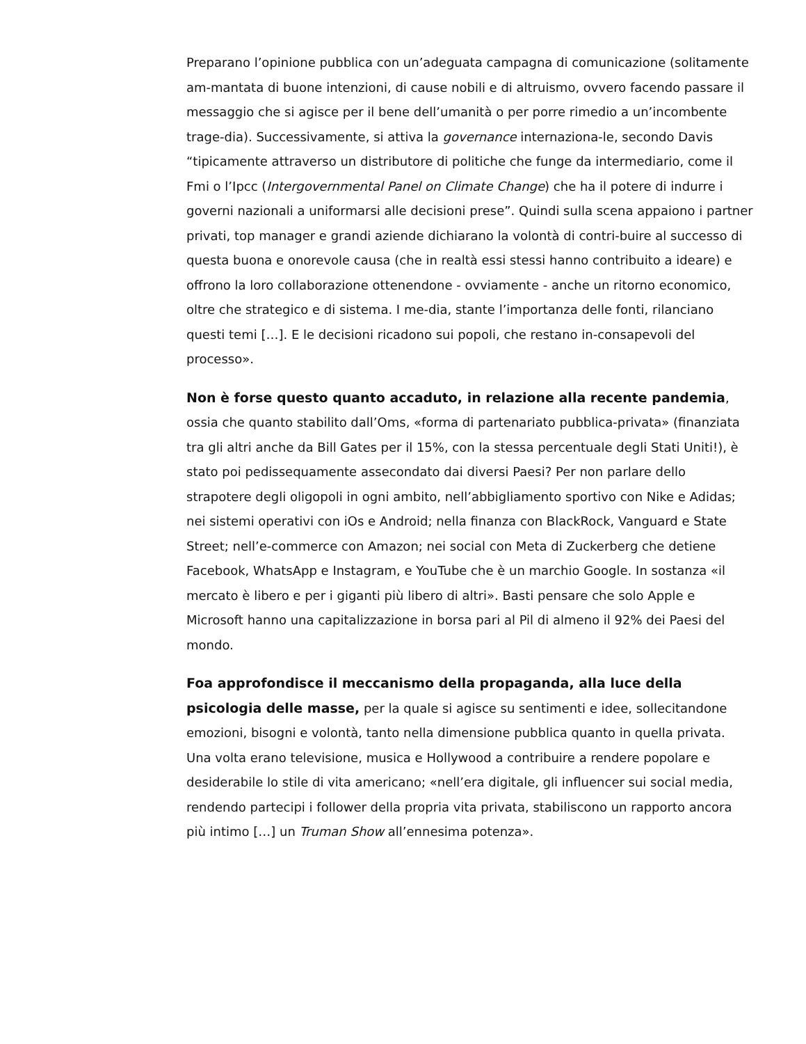Preparano l’opinione pubblica con un’adeguata campagna di comunicazione (solitamente am-mantata di buone intenzioni, di cause nobili e di altruismo, ovvero facendo passare il messaggio che si agisce per il bene dell’umanità o per porre rimedio a un’incombente trage-dia). Successivamente, si attiva la governance internaziona-le, secondo Davis “tipicamente attraverso un distributore di politiche che funge da intermediario, come il Fmi o l’Ipcc (Intergovernmental Panel on Climate Change) che ha il potere di indurre i governi nazionali a uniformarsi alle decisioni prese”. Quindi sulla scena appaiono i partner privati, top manager e grandi aziende dichiarano la volontà di contri-buire al successo di questa buona e onorevole causa (che in realtà essi stessi hanno contribuito a ideare) e offrono la loro collaborazione ottenendone - ovviamente - anche un ritorno economico, oltre che strategico e di sistema. I me-dia, stante l’importanza delle fonti, rilanciano questi temi […]. E le decisioni ricadono sui popoli, che restano in-consapevoli del processo».
Non è forse questo quanto accaduto, in relazione alla recente pandemia, ossia che quanto stabilito dall’Oms, «forma di partenariato pubblica-privata» (finanziata tra gli altri anche da Bill Gates per il 15%, con la stessa percentuale degli Stati Uniti!), è stato poi pedissequamente assecondato dai diversi Paesi? Per non parlare dello strapotere degli oligopoli in ogni ambito, nell’abbigliamento sportivo con Nike e Adidas; nei sistemi operativi con iOs e Android; nella finanza con BlackRock, Vanguard e State Street; nell’e-commerce con Amazon; nei social con Meta di Zuckerberg che detiene Facebook, WhatsApp e Instagram, e YouTube che è un marchio Google. In sostanza «il mercato è libero e per i giganti più libero di altri». Basti pensare che solo Apple e Microsoft hanno una capitalizzazione in borsa pari al Pil di almeno il 92% dei Paesi del mondo.
Foa approfondisce il meccanismo della propaganda, alla luce della psicologia delle masse, per la quale si agisce su sentimenti e idee, sollecitandone emozioni, bisogni e volontà, tanto nella dimensione pubblica quanto in quella privata. Una volta erano televisione, musica e Hollywood a contribuire a rendere popolare e desiderabile lo stile di vita americano; «nell’era digitale, gli influencer sui social media, rendendo partecipi i follower della propria vita privata, stabiliscono un rapporto ancora più intimo […] un Truman Show all’ennesima potenza».